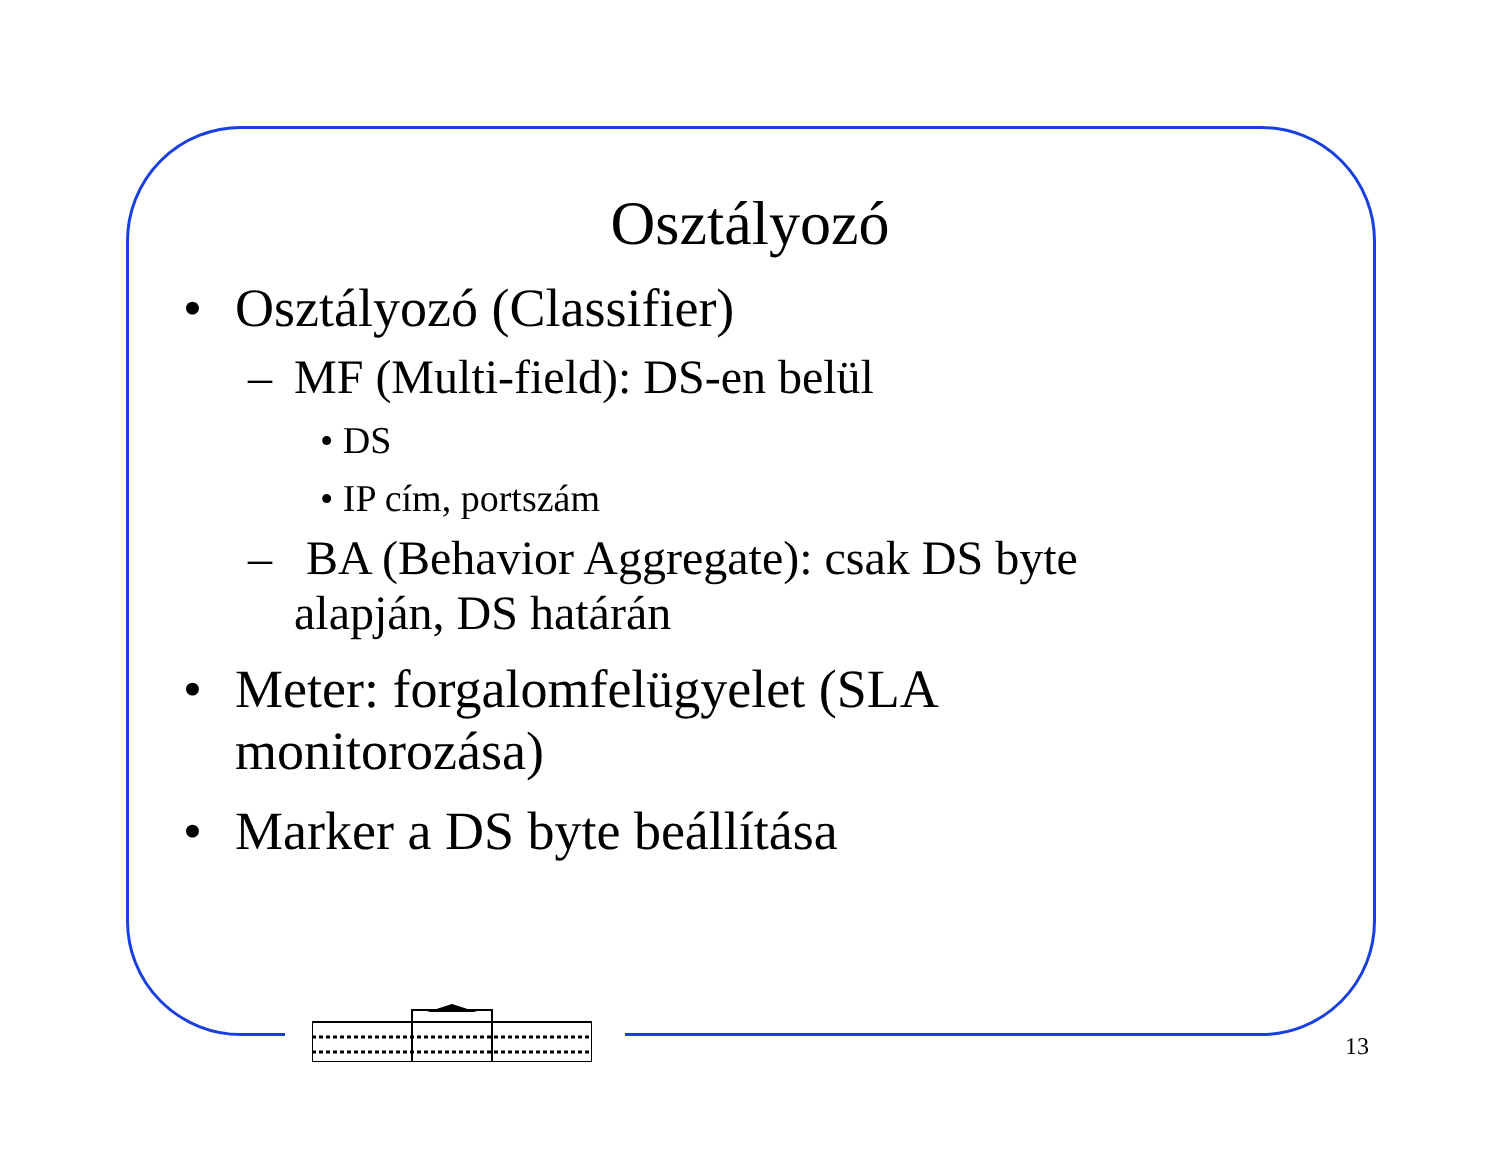Osztályozó
• Osztályozó (Classifier)
– MF (Multi-field): DS-en belül
• DS
• IP cím, portszám
– BA (Behavior Aggregate): csak DS byte
alapján, DS határán
• Meter: forgalomfelügyelet (SLA
monitorozása)
• Marker a DS byte beállítása
13